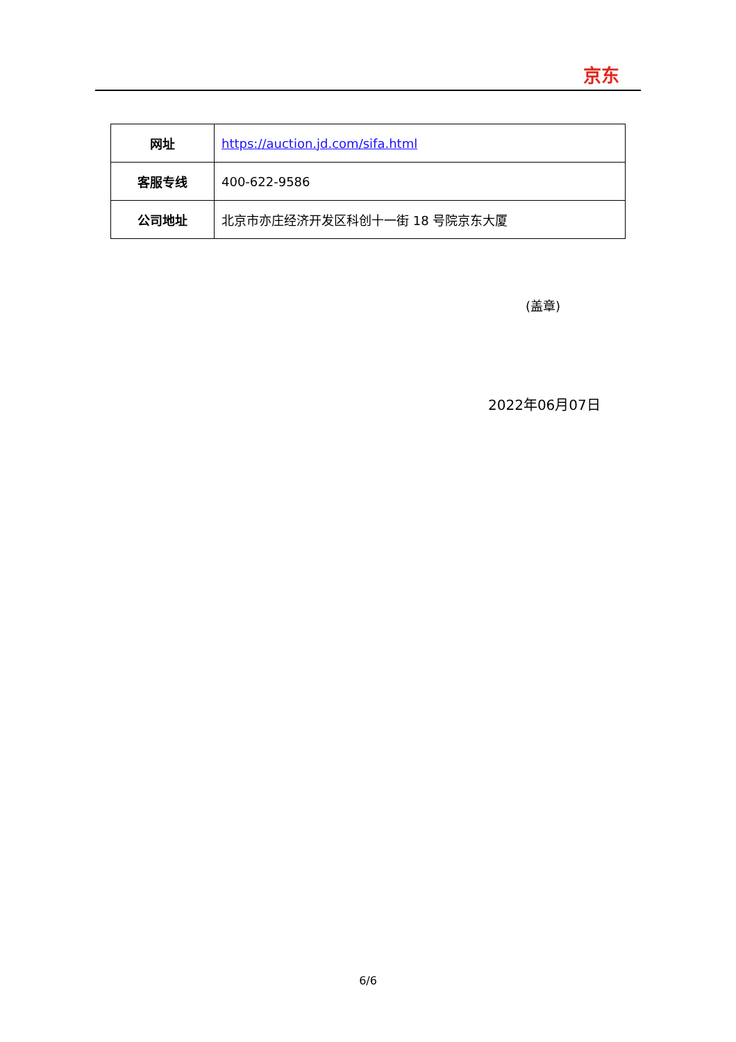京东
| 网址 | https://auction.jd.com/sifa.html |
| 客服专线 | 400-622-9586 |
| 公司地址 | 北京市亦庄经济开发区科创十一街 18 号院京东大厦 |
(盖章)
2022年06月07日
6/6